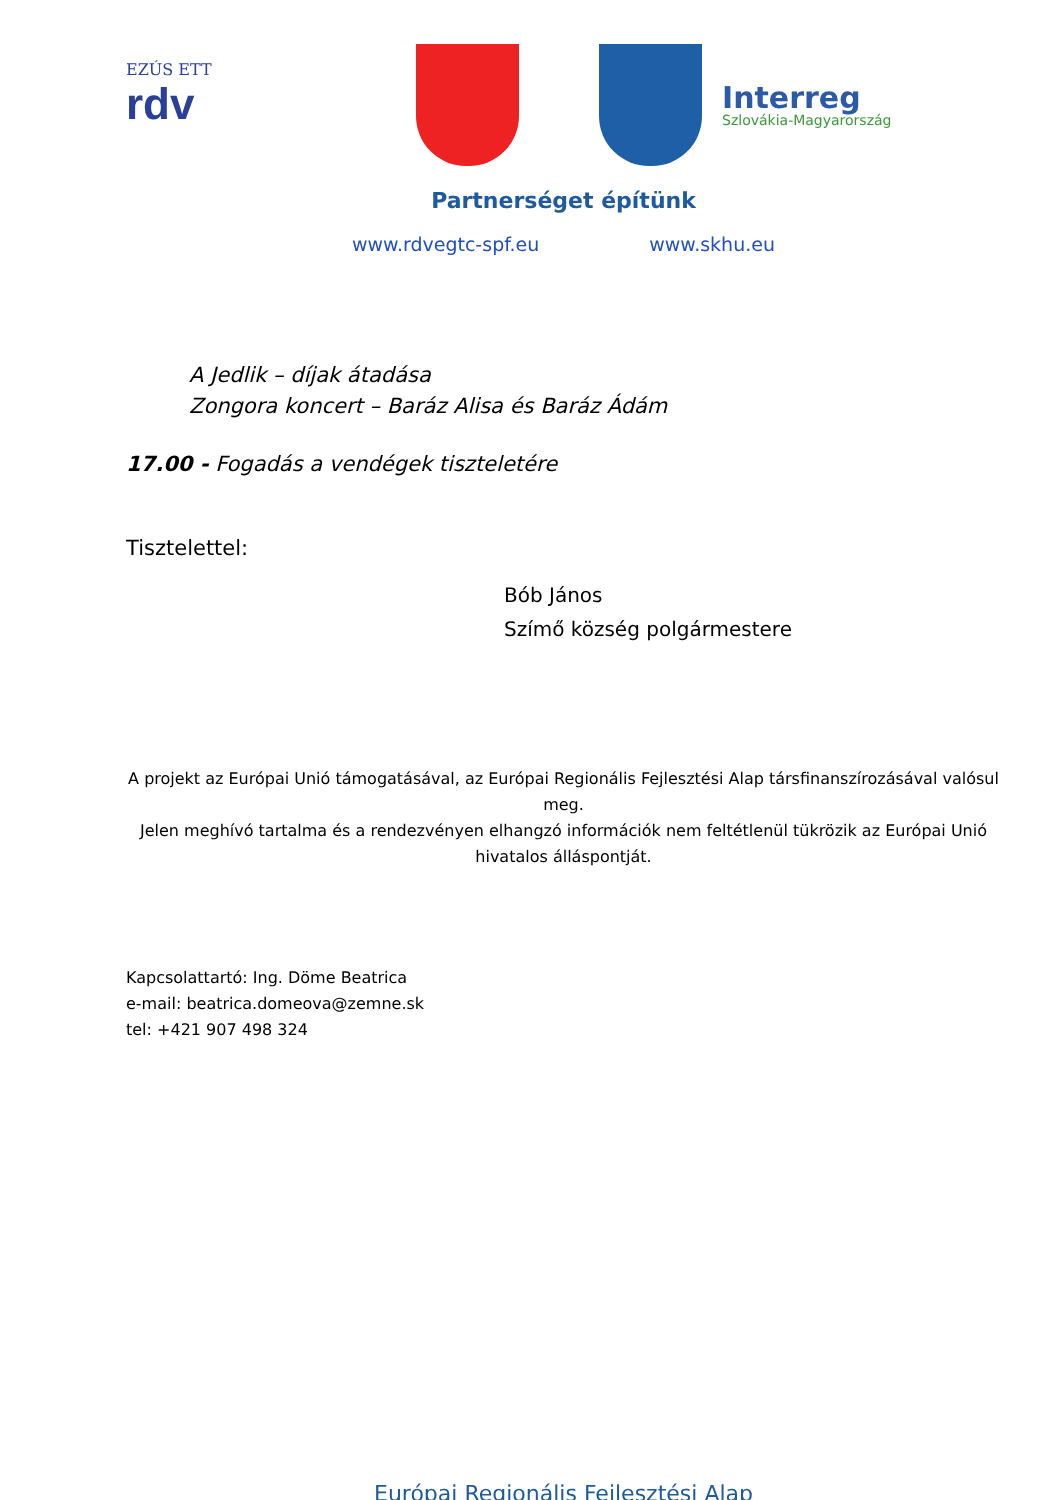EZÚS ETT
rdv
Interreg
Szlovákia-Magyarország
Partnerséget építünk
www.rdvegtc-spf.eu www.skhu.eu
A Jedlik – díjak átadása
Zongora koncert – Baráz Alisa és Baráz Ádám
17.00 - Fogadás a vendégek tiszteletére
Tisztelettel:
Bób János
Szímő község polgármestere
A projekt az Európai Unió támogatásával, az Európai Regionális Fejlesztési Alap társfinanszírozásával valósul meg.
Jelen meghívó tartalma és a rendezvényen elhangzó információk nem feltétlenül tükrözik az Európai Unió hivatalos álláspontját.
Kapcsolattartó: Ing. Döme Beatrica
e-mail: beatrica.domeova@zemne.sk
tel: +421 907 498 324
Európai Regionális Fejlesztési Alap